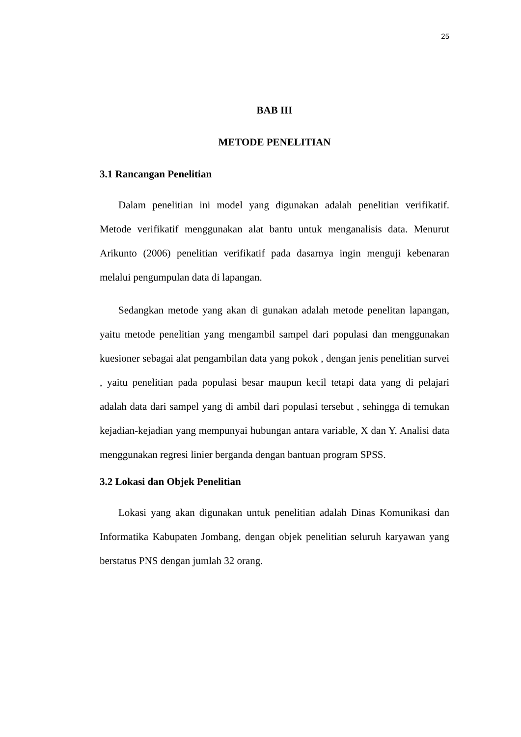25
BAB III
METODE PENELITIAN
3.1 Rancangan Penelitian
Dalam penelitian ini model yang digunakan adalah penelitian verifikatif. Metode verifikatif menggunakan alat bantu untuk menganalisis data. Menurut Arikunto (2006) penelitian verifikatif pada dasarnya ingin menguji kebenaran melalui pengumpulan data di lapangan.
Sedangkan metode yang akan di gunakan adalah metode penelitan lapangan, yaitu metode penelitian yang mengambil sampel dari populasi dan menggunakan kuesioner sebagai alat pengambilan data yang pokok , dengan jenis penelitian survei , yaitu penelitian pada populasi besar maupun kecil tetapi data yang di pelajari adalah data dari sampel yang di ambil dari populasi tersebut , sehingga di temukan kejadian-kejadian yang mempunyai hubungan antara variable, X dan Y. Analisi data menggunakan regresi linier berganda dengan bantuan program SPSS.
3.2 Lokasi dan Objek Penelitian
Lokasi yang akan digunakan untuk penelitian adalah Dinas Komunikasi dan Informatika Kabupaten Jombang, dengan objek penelitian seluruh karyawan yang berstatus PNS dengan jumlah 32 orang.